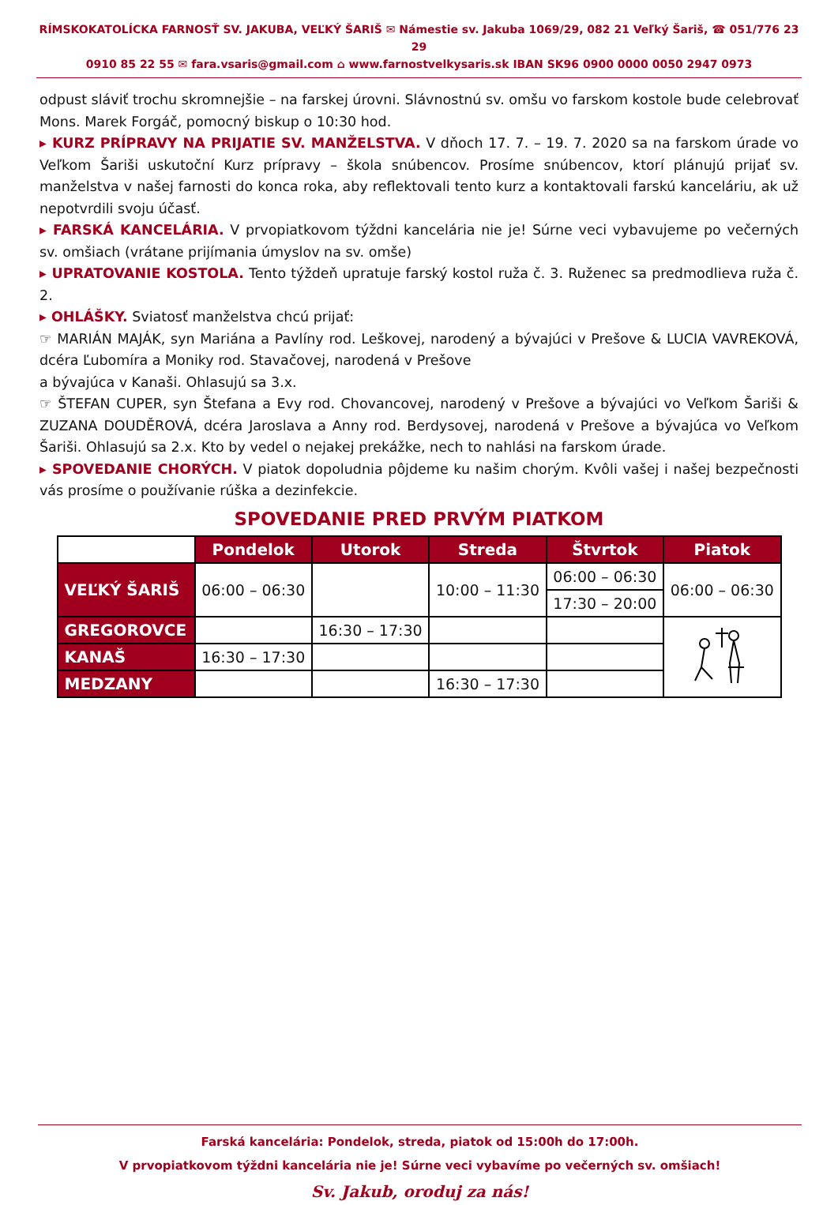RÍMSKOKATOLÍCKA FARNOSŤ SV. JAKUBA, VEĽKÝ ŠARIŠ ✉ Námestie sv. Jakuba 1069/29, 082 21 Veľký Šariš, ☎ 051/776 23 29
0910 85 22 55 ✉ fara.vsaris@gmail.com ⌂ www.farnostvelkysaris.sk IBAN SK96 0900 0000 0050 2947 0973
odpust sláviť trochu skromnejšie – na farskej úrovni. Slávnostnú sv. omšu vo farskom kostole bude celebrovať Mons. Marek Forgáč, pomocný biskup o 10:30 hod.
▸ KURZ PRÍPRAVY NA PRIJATIE SV. MANŽELSTVA. V dňoch 17. 7. – 19. 7. 2020 sa na farskom úrade vo Veľkom Šariši uskutoční Kurz prípravy – škola snúbencov. Prosíme snúbencov, ktorí plánujú prijať sv. manželstva v našej farnosti do konca roka, aby reflektovali tento kurz a kontaktovali farskú kanceláriu, ak už nepotvrdili svoju účasť.
▸ FARSKÁ KANCELÁRIA. V prvopiatkovom týždni kancelária nie je! Súrne veci vybavujeme po večerných sv. omšiach (vrátane prijímania úmyslov na sv. omše)
▸ UPRATOVANIE KOSTOLA. Tento týždeň upratuje farský kostol ruža č. 3. Ruženec sa predmodlieva ruža č. 2.
▸ OHLÁŠKY. Sviatosť manželstva chcú prijať:
☞ MARIÁN MAJÁK, syn Mariána a Pavlíny rod. Leškovej, narodený a bývajúci v Prešove & LUCIA VAVREKOVÁ, dcéra Ľubomíra a Moniky rod. Stavačovej, narodená v Prešove
a bývajúca v Kanaši. Ohlasujú sa 3.x.
☞ ŠTEFAN CUPER, syn Štefana a Evy rod. Chovancovej, narodený v Prešove a bývajúci vo Veľkom Šariši & ZUZANA DOUDĚROVÁ, dcéra Jaroslava a Anny rod. Berdysovej, narodená v Prešove a bývajúca vo Veľkom Šariši. Ohlasujú sa 2.x. Kto by vedel o nejakej prekážke, nech to nahlási na farskom úrade.
▸ SPOVEDANIE CHORÝCH. V piatok dopoludnia pôjdeme ku našim chorým. Kvôli vašej i našej bezpečnosti vás prosíme o používanie rúška a dezinfekcie.
SPOVEDANIE PRED PRVÝM PIATKOM
| | Pondelok | Utorok | Streda | Štvrtok | Piatok |
| VEĽKÝ ŠARIŠ | 06:00 – 06:30 | | 10:00 – 11:30 | 06:00 – 06:30 | 06:00 – 06:30 |
| | | | | 17:30 – 20:00 | |
| GREGOROVCE | | 16:30 – 17:30 | | | |
| KANAŠ | 16:30 – 17:30 | | | | |
| MEDZANY | | | 16:30 – 17:30 | | |
Farská kancelária: Pondelok, streda, piatok od 15:00h do 17:00h.
V prvopiatkovom týždni kancelária nie je! Súrne veci vybavíme po večerných sv. omšiach!
Sv. Jakub, oroduj za nás!